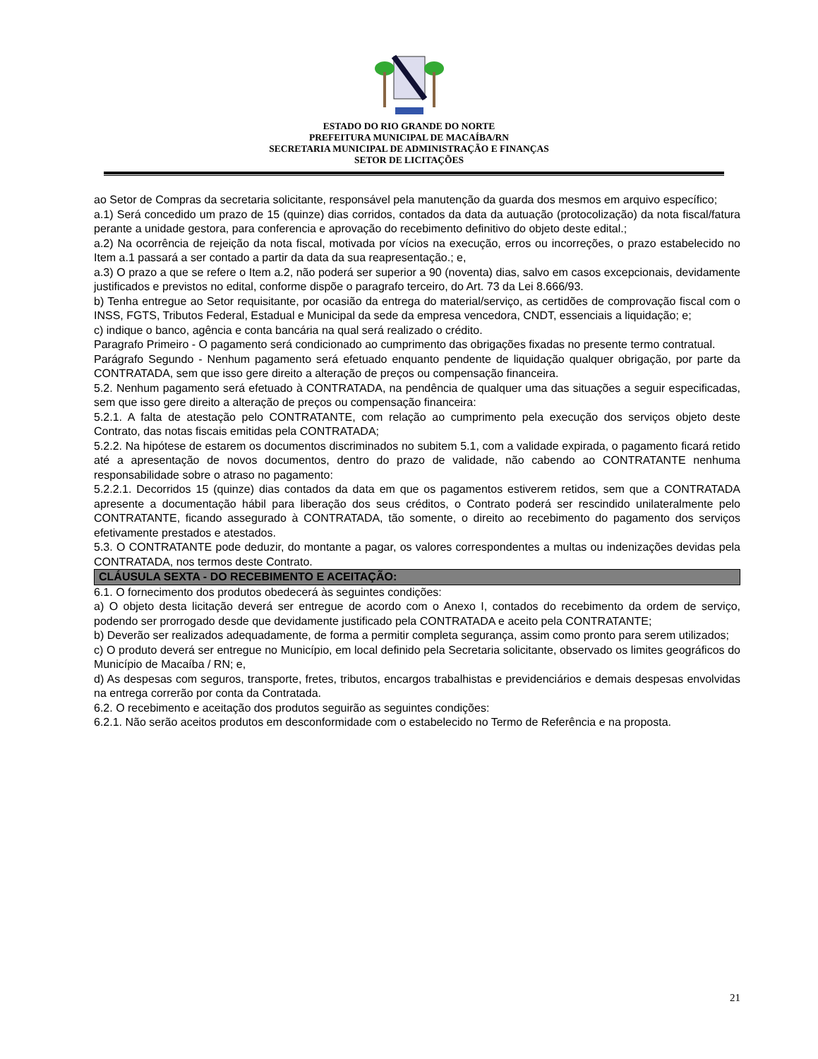ESTADO DO RIO GRANDE DO NORTE
PREFEITURA MUNICIPAL DE MACAÍBA/RN
SECRETARIA MUNICIPAL DE ADMINISTRAÇÃO E FINANÇAS
SETOR DE LICITAÇÕES
ao Setor de Compras da secretaria solicitante, responsável pela manutenção da guarda dos mesmos em arquivo específico;
a.1) Será concedido um prazo de 15 (quinze) dias corridos, contados da data da autuação (protocolização) da nota fiscal/fatura perante a unidade gestora, para conferencia e aprovação do recebimento definitivo do objeto deste edital.;
a.2) Na ocorrência de rejeição da nota fiscal, motivada por vícios na execução, erros ou incorreções, o prazo estabelecido no Item a.1 passará a ser contado a partir da data da sua reapresentação.; e,
a.3) O prazo a que se refere o Item a.2, não poderá ser superior a 90 (noventa) dias, salvo em casos excepcionais, devidamente justificados e previstos no edital, conforme dispõe o paragrafo terceiro, do Art. 73 da Lei 8.666/93.
b) Tenha entregue ao Setor requisitante, por ocasião da entrega do material/serviço, as certidões de comprovação fiscal com o INSS, FGTS, Tributos Federal, Estadual e Municipal da sede da empresa vencedora, CNDT, essenciais a liquidação; e;
c) indique o banco, agência e conta bancária na qual será realizado o crédito.
Paragrafo Primeiro - O pagamento será condicionado ao cumprimento das obrigações fixadas no presente termo contratual.
Parágrafo Segundo - Nenhum pagamento será efetuado enquanto pendente de liquidação qualquer obrigação, por parte da CONTRATADA, sem que isso gere direito a alteração de preços ou compensação financeira.
5.2. Nenhum pagamento será efetuado à CONTRATADA, na pendência de qualquer uma das situações a seguir especificadas, sem que isso gere direito a alteração de preços ou compensação financeira:
5.2.1. A falta de atestação pelo CONTRATANTE, com relação ao cumprimento pela execução dos serviços objeto deste Contrato, das notas fiscais emitidas pela CONTRATADA;
5.2.2. Na hipótese de estarem os documentos discriminados no subitem 5.1, com a validade expirada, o pagamento ficará retido até a apresentação de novos documentos, dentro do prazo de validade, não cabendo ao CONTRATANTE nenhuma responsabilidade sobre o atraso no pagamento:
5.2.2.1. Decorridos 15 (quinze) dias contados da data em que os pagamentos estiverem retidos, sem que a CONTRATADA apresente a documentação hábil para liberação dos seus créditos, o Contrato poderá ser rescindido unilateralmente pelo CONTRATANTE, ficando assegurado à CONTRATADA, tão somente, o direito ao recebimento do pagamento dos serviços efetivamente prestados e atestados.
5.3. O CONTRATANTE pode deduzir, do montante a pagar, os valores correspondentes a multas ou indenizações devidas pela CONTRATADA, nos termos deste Contrato.
CLÁUSULA SEXTA - DO RECEBIMENTO E ACEITAÇÃO:
6.1. O fornecimento dos produtos obedecerá às seguintes condições:
a) O objeto desta licitação deverá ser entregue de acordo com o Anexo I, contados do recebimento da ordem de serviço, podendo ser prorrogado desde que devidamente justificado pela CONTRATADA e aceito pela CONTRATANTE;
b) Deverão ser realizados adequadamente, de forma a permitir completa segurança, assim como pronto para serem utilizados;
c) O produto deverá ser entregue no Município, em local definido pela Secretaria solicitante, observado os limites geográficos do Município de Macaíba / RN; e,
d) As despesas com seguros, transporte, fretes, tributos, encargos trabalhistas e previdenciários e demais despesas envolvidas na entrega correrão por conta da Contratada.
6.2. O recebimento e aceitação dos produtos seguirão as seguintes condições:
6.2.1. Não serão aceitos produtos em desconformidade com o estabelecido no Termo de Referência e na proposta.
21